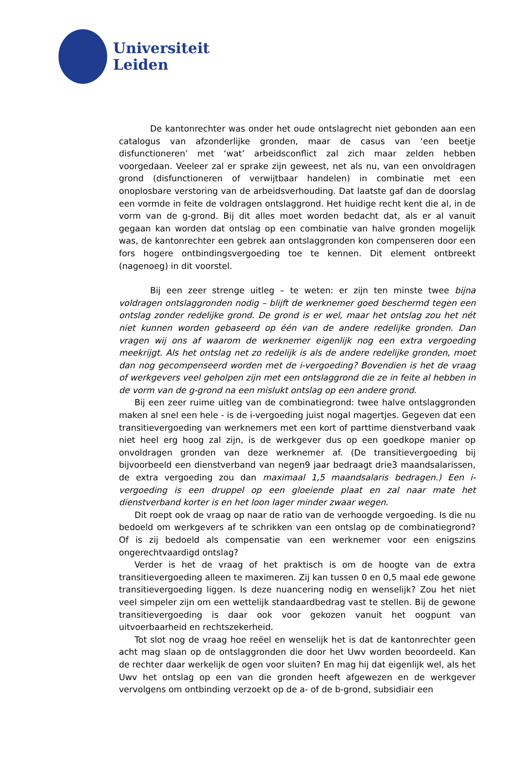Universiteit
Leiden
De kantonrechter was onder het oude ontslagrecht niet gebonden aan een catalogus van afzonderlijke gronden, maar de casus van ‘een beetje disfunctioneren’ met ‘wat’ arbeidsconflict zal zich maar zelden hebben voorgedaan. Veeleer zal er sprake zijn geweest, net als nu, van een onvoldragen grond (disfunctioneren of verwijtbaar handelen) in combinatie met een onoplosbare verstoring van de arbeidsverhouding. Dat laatste gaf dan de doorslag een vormde in feite de voldragen ontslaggrond. Het huidige recht kent die al, in de vorm van de g-grond. Bij dit alles moet worden bedacht dat, als er al vanuit gegaan kan worden dat ontslag op een combinatie van halve gronden mogelijk was, de kantonrechter een gebrek aan ontslaggronden kon compenseren door een fors hogere ontbindingsvergoeding toe te kennen. Dit element ontbreekt (nagenoeg) in dit voorstel.
Bij een zeer strenge uitleg – te weten: er zijn ten minste twee bijna voldragen ontslaggronden nodig – blijft de werknemer goed beschermd tegen een ontslag zonder redelijke grond. De grond is er wel, maar het ontslag zou het nét niet kunnen worden gebaseerd op één van de andere redelijke gronden. Dan vragen wij ons af waarom de werknemer eigenlijk nog een extra vergoeding meekrijgt. Als het ontslag net zo redelijk is als de andere redelijke gronden, moet dan nog gecompenseerd worden met de i-vergoeding? Bovendien is het de vraag of werkgevers veel geholpen zijn met een ontslaggrond die ze in feite al hebben in de vorm van de g-grond na een mislukt ontslag op een andere grond.
Bij een zeer ruime uitleg van de combinatiegrond: twee halve ontslaggronden maken al snel een hele - is de i-vergoeding juist nogal magertjes. Gegeven dat een transitievergoeding van werknemers met een kort of parttime dienstverband vaak niet heel erg hoog zal zijn, is de werkgever dus op een goedkope manier op onvoldragen gronden van deze werknemer af. (De transitievergoeding bij bijvoorbeeld een dienstverband van negen9 jaar bedraagt drie3 maandsalarissen, de extra vergoeding zou dan maximaal 1,5 maandsalaris bedragen.) Een i-vergoeding is een druppel op een gloeiende plaat en zal naar mate het dienstverband korter is en het loon lager minder zwaar wegen.
Dit roept ook de vraag op naar de ratio van de verhoogde vergoeding. Is die nu bedoeld om werkgevers af te schrikken van een ontslag op de combinatiegrond? Of is zij bedoeld als compensatie van een werknemer voor een enigszins ongerechtvaardigd ontslag?
Verder is het de vraag of het praktisch is om de hoogte van de extra transitievergoeding alleen te maximeren. Zij kan tussen 0 en 0,5 maal ede gewone transitievergoeding liggen. Is deze nuancering nodig en wenselijk? Zou het niet veel simpeler zijn om een wettelijk standaardbedrag vast te stellen. Bij de gewone transitievergoeding is daar ook voor gekozen vanuit het oogpunt van uitvoerbaarheid en rechtszekerheid.
Tot slot nog de vraag hoe reëel en wenselijk het is dat de kantonrechter geen acht mag slaan op de ontslaggronden die door het Uwv worden beoordeeld. Kan de rechter daar werkelijk de ogen voor sluiten? En mag hij dat eigenlijk wel, als het Uwv het ontslag op een van die gronden heeft afgewezen en de werkgever vervolgens om ontbinding verzoekt op de a- of de b-grond, subsidiair een